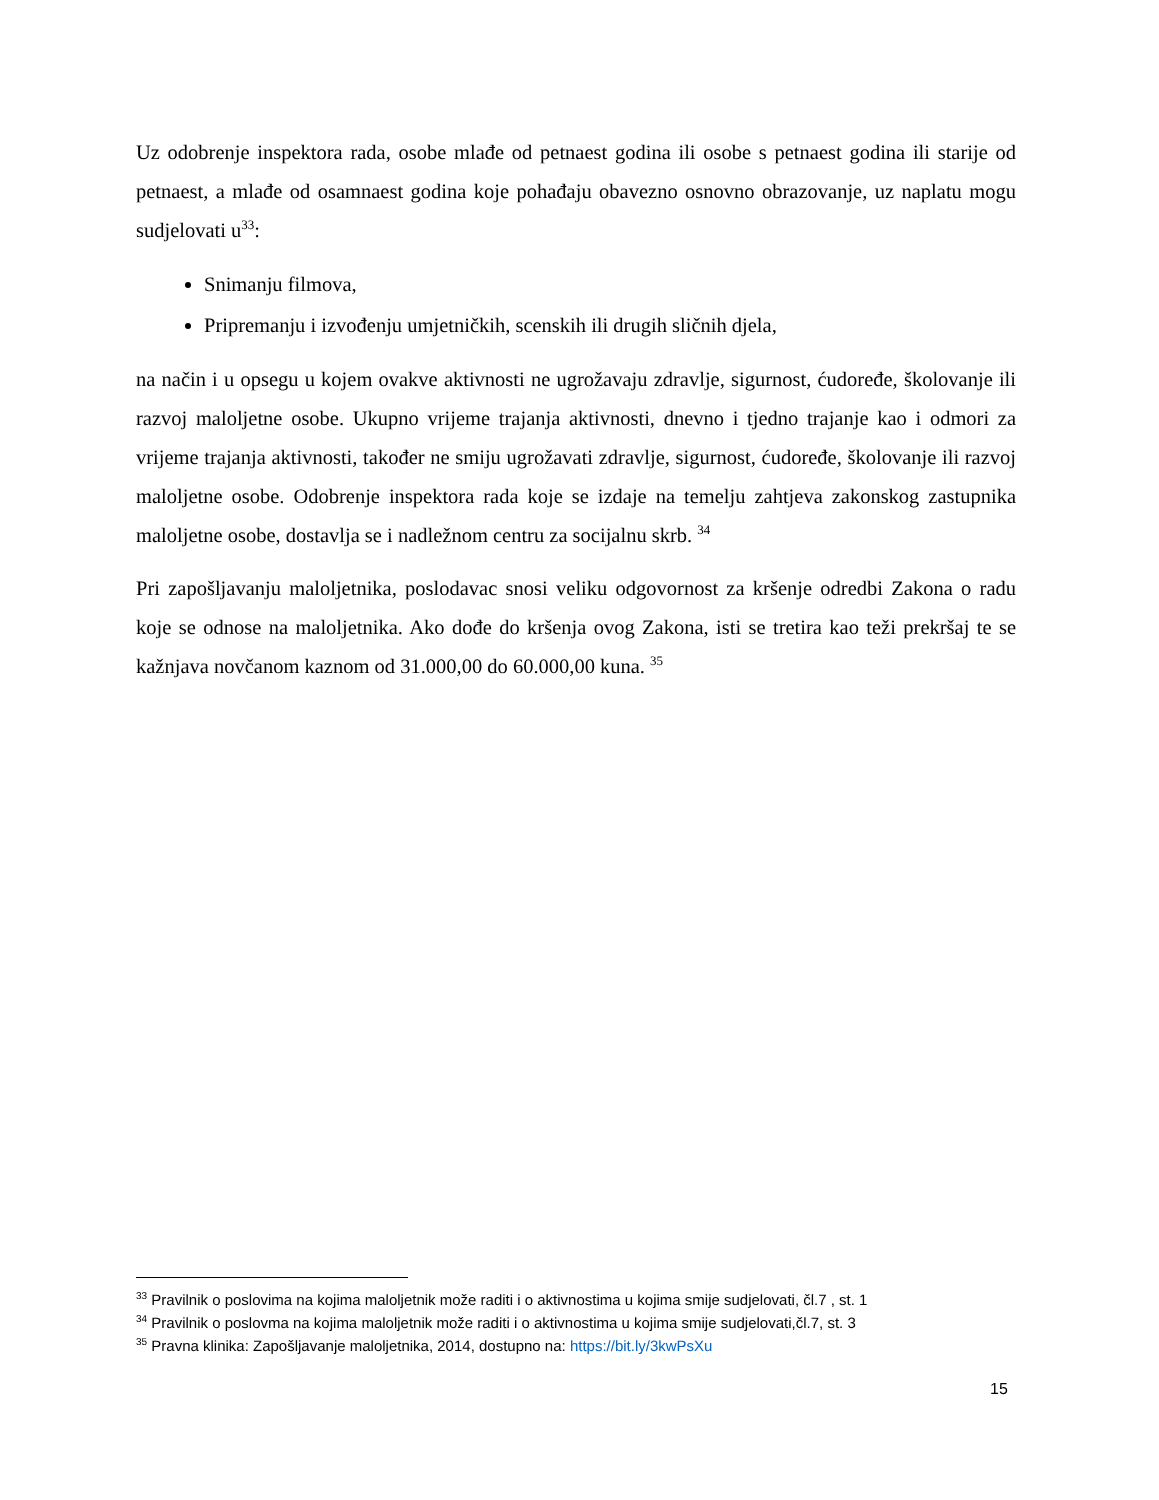Uz odobrenje inspektora rada, osobe mlađe od petnaest godina ili osobe s petnaest godina ili starije od petnaest, a mlađe od osamnaest godina koje pohađaju obavezno osnovno obrazovanje, uz naplatu mogu sudjelovati u<sup>33</sup>:
Snimanju filmova,
Pripremanju i izvođenju umjetničkih, scenskih ili drugih sličnih djela,
na način i u opsegu u kojem ovakve aktivnosti ne ugrožavaju zdravlje, sigurnost, ćudoređe, školovanje ili razvoj maloljetne osobe. Ukupno vrijeme trajanja aktivnosti, dnevno i tjedno trajanje kao i odmori za vrijeme trajanja aktivnosti, također ne smiju ugrožavati zdravlje, sigurnost, ćudoređe, školovanje ili razvoj maloljetne osobe. Odobrenje inspektora rada koje se izdaje na temelju zahtjeva zakonskog zastupnika maloljetne osobe, dostavlja se i nadležnom centru za socijalnu skrb. <sup>34</sup>
Pri zapošljavanju maloljetnika, poslodavac snosi veliku odgovornost za kršenje odredbi Zakona o radu koje se odnose na maloljetnika. Ako dođe do kršenja ovog Zakona, isti se tretira kao teži prekršaj te se kažnjava novčanom kaznom od 31.000,00 do 60.000,00 kuna. <sup>35</sup>
<sup>33</sup> Pravilnik o poslovima na kojima maloljetnik može raditi i o aktivnostima u kojima smije sudjelovati, čl.7 , st. 1
<sup>34</sup> Pravilnik o poslovma na kojima maloljetnik može raditi i o aktivnostima u kojima smije sudjelovati,čl.7, st. 3
<sup>35</sup> Pravna klinika: Zapošljavanje maloljetnika, 2014, dostupno na: https://bit.ly/3kwPsXu
15